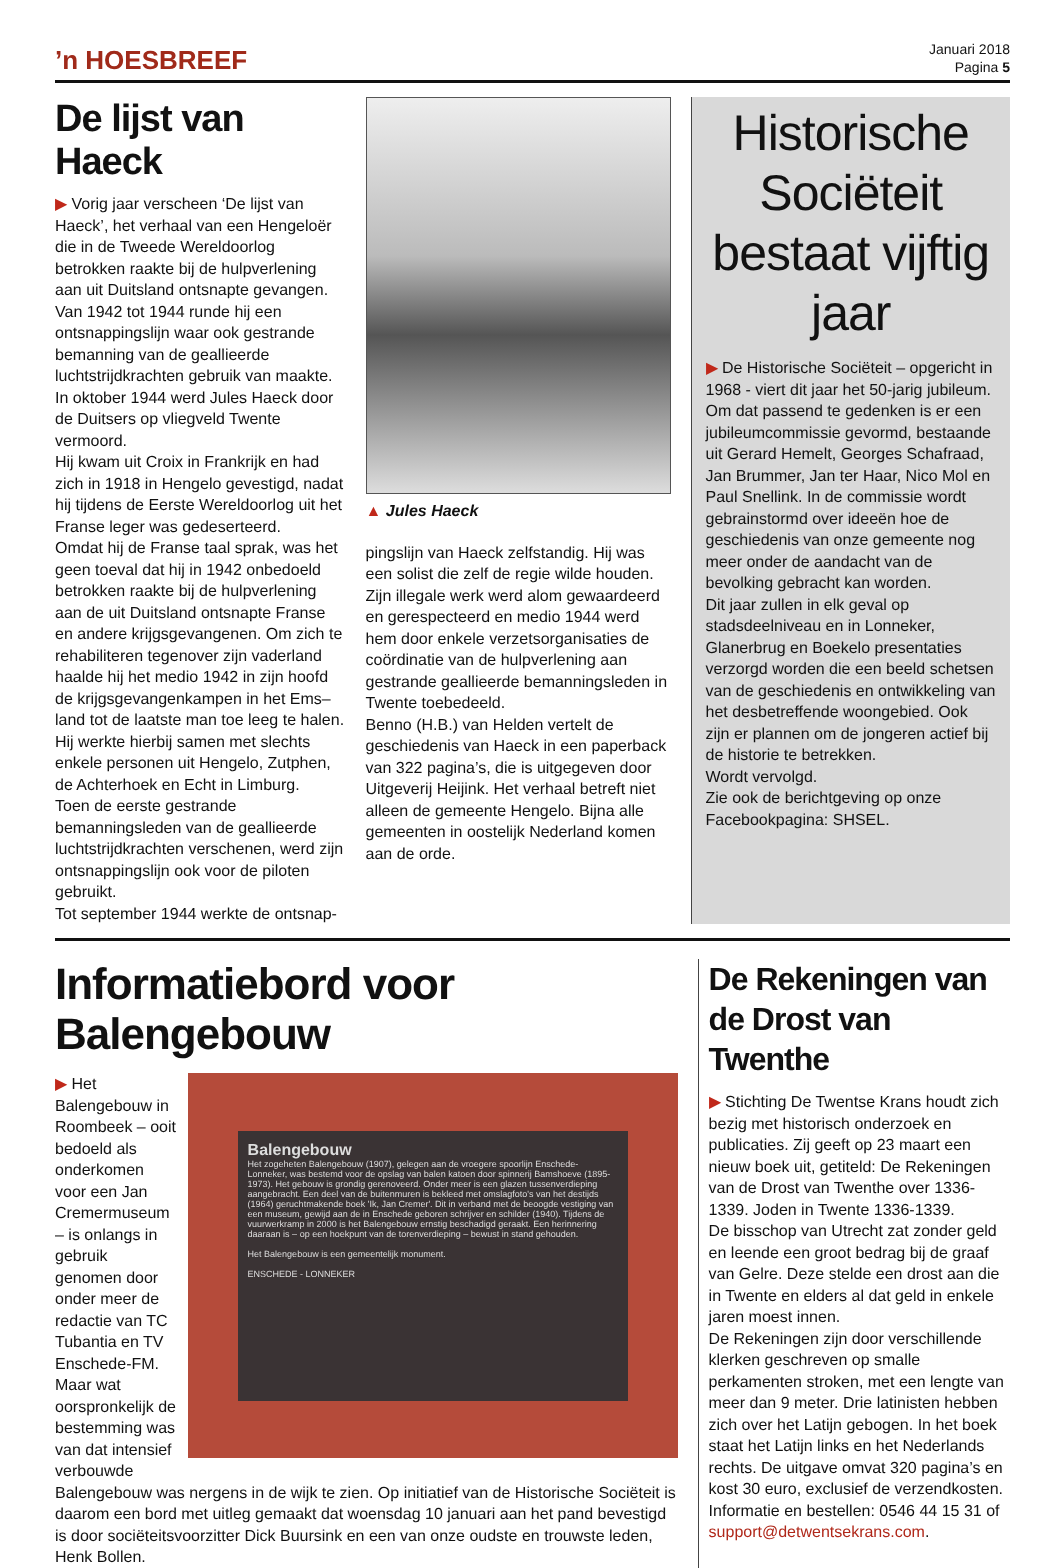’n HOESBREEF
Januari 2018
Pagina 5
De lijst van Haeck
▶ Vorig jaar verscheen ‘De lijst van Haeck’, het verhaal van een Hengeloër die in de Tweede Wereldoorlog betrokken raakte bij de hulpverlening aan uit Duitsland ontsnapte gevangen. Van 1942 tot 1944 runde hij een ontsnappingslijn waar ook gestrande bemanning van de geallieerde luchtstrijdkrachten gebruik van maakte.
In oktober 1944 werd Jules Haeck door de Duitsers op vliegveld Twente vermoord.
Hij kwam uit Croix in Frankrijk en had zich in 1918 in Hengelo gevestigd, nadat hij tijdens de Eerste Wereldoorlog uit het Franse leger was gedeserteerd.
Omdat hij de Franse taal sprak, was het geen toeval dat hij in 1942 onbedoeld betrokken raakte bij de hulpverlening aan de uit Duitsland ontsnapte Franse en andere krijgsgevangenen. Om zich te rehabiliteren tegenover zijn vaderland haalde hij het medio 1942 in zijn hoofd de krijgsgevangenkampen in het Ems–land tot de laatste man toe leeg te halen. Hij werkte hierbij samen met slechts enkele personen uit Hengelo, Zutphen, de Achterhoek en Echt in Limburg.
Toen de eerste gestrande bemanningsleden van de geallieerde luchtstrijdkrachten verschenen, werd zijn ontsnappingslijn ook voor de piloten gebruikt.
Tot september 1944 werkte de ontsnap-
▲ Jules Haeck
pingslijn van Haeck zelfstandig. Hij was een solist die zelf de regie wilde houden. Zijn illegale werk werd alom gewaardeerd en gerespecteerd en medio 1944 werd hem door enkele verzetsorganisaties de coördinatie van de hulpverlening aan gestrande geallieerde bemanningsleden in Twente toebedeeld.
Benno (H.B.) van Helden vertelt de geschiedenis van Haeck in een paperback van 322 pagina’s, die is uitgegeven door Uitgeverij Heijink. Het verhaal betreft niet alleen de gemeente Hengelo. Bijna alle gemeenten in oostelijk Nederland komen aan de orde.
Historische Sociëteit bestaat vijftig jaar
▶ De Historische Sociëteit – opgericht in 1968 - viert dit jaar het 50-jarig jubileum. Om dat passend te gedenken is er een jubileumcommissie gevormd, bestaande uit Gerard Hemelt, Georges Schafraad, Jan Brummer, Jan ter Haar, Nico Mol en Paul Snellink. In de commissie wordt gebrainstormd over ideeën hoe de geschiedenis van onze gemeente nog meer onder de aandacht van de bevolking gebracht kan worden.
Dit jaar zullen in elk geval op stadsdeelniveau en in Lonneker, Glanerbrug en Boekelo presentaties verzorgd worden die een beeld schetsen van de geschiedenis en ontwikkeling van het desbetreffende woongebied. Ook zijn er plannen om de jongeren actief bij de historie te betrekken.
Wordt vervolgd.
Zie ook de berichtgeving op onze Facebookpagina: SHSEL.
Informatiebord voor Balengebouw
Balengebouw
Het zogeheten Balengebouw (1907), gelegen aan de vroegere spoorlijn Enschede-Lonneker, was bestemd voor de opslag van balen katoen door spinnerij Bamshoeve (1895-1973). Het gebouw is grondig gerenoveerd. Onder meer is een glazen tussenverdieping aangebracht. Een deel van de buitenmuren is bekleed met omslagfoto's van het destijds (1964) geruchtmakende boek 'Ik, Jan Cremer'. Dit in verband met de beoogde vestiging van een museum, gewijd aan de in Enschede geboren schrijver en schilder (1940). Tijdens de vuurwerkramp in 2000 is het Balengebouw ernstig beschadigd geraakt. Een herinnering daaraan is – op een hoekpunt van de torenverdieping – bewust in stand gehouden.
Het Balengebouw is een gemeentelijk monument.
ENSCHEDE - LONNEKER
▶ Het Balengebouw in Roombeek – ooit bedoeld als onderkomen voor een Jan Cremermuseum – is onlangs in gebruik genomen door onder meer de redactie van TC Tubantia en TV Enschede-FM. Maar wat oorspronkelijk de bestemming was van dat intensief verbouwde Balengebouw was nergens in de wijk te zien. Op initiatief van de Historische Sociëteit is daarom een bord met uitleg gemaakt dat woensdag 10 januari aan het pand bevestigd is door sociëteitsvoorzitter Dick Buursink en een van onze oudste en trouwste leden, Henk Bollen.
De Rekeningen van de Drost van Twenthe
▶ Stichting De Twentse Krans houdt zich bezig met historisch onderzoek en publicaties. Zij geeft op 23 maart een nieuw boek uit, getiteld: De Rekeningen van de Drost van Twenthe over 1336-1339. Joden in Twente 1336-1339.
De bisschop van Utrecht zat zonder geld en leende een groot bedrag bij de graaf van Gelre. Deze stelde een drost aan die in Twente en elders al dat geld in enkele jaren moest innen.
De Rekeningen zijn door verschillende klerken geschreven op smalle perkamenten stroken, met een lengte van meer dan 9 meter. Drie latinisten hebben zich over het Latijn gebogen. In het boek staat het Latijn links en het Nederlands rechts. De uitgave omvat 320 pagina’s en kost 30 euro, exclusief de verzendkosten. Informatie en bestellen: 0546 44 15 31 of support@detwentsekrans.com.